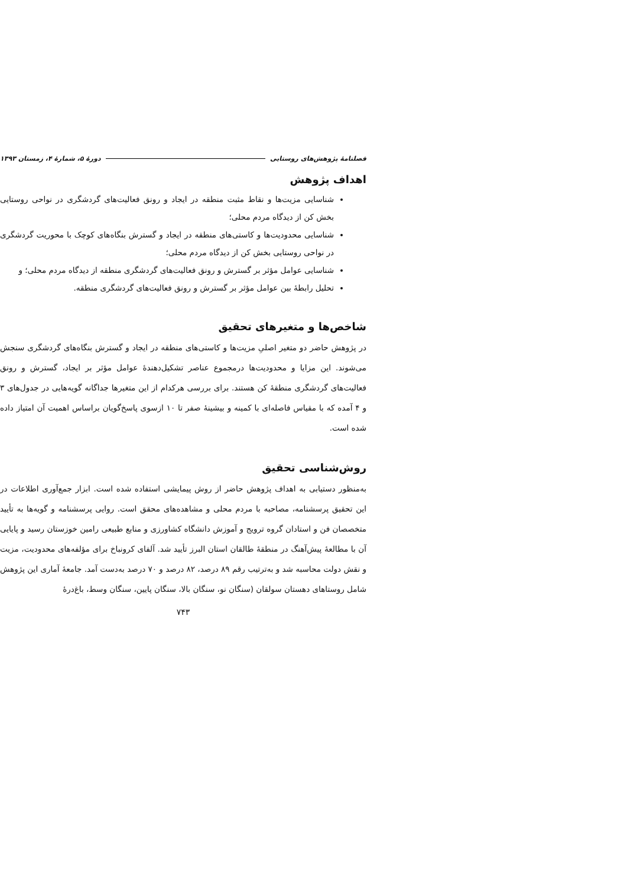فصلنامهٔ پژوهش‌های روستایی دورهٔ ۵، شمارهٔ ۴، زمستان ۱۳۹۳
اهداف پژوهش
شناسایی مزیت‌ها و نقاط مثبت منطقه در ایجاد و رونق فعالیت‌های گردشگری در نواحی روستایی بخش کن از دیدگاه مردم محلی؛
شناسایی محدودیت‌ها و کاستی‌های منطقه در ایجاد و گسترش بنگاه‌های کوچک با محوریت گردشگری در نواحی روستایی بخش کن از دیدگاه مردم محلی؛
شناسایی عوامل مؤثر بر گسترش و رونق فعالیت‌های گردشگری منطقه از دیدگاه مردم محلی؛ و
تحلیل رابطهٔ بین عوامل مؤثر بر گسترش و رونق فعالیت‌های گردشگری منطقه.
شاخص‌ها و متغیرهای تحقیق
در پژوهش حاضر دو متغیر اصلیِ مزیت‌ها و کاستی‌های منطقه در ایجاد و گسترش بنگاه‌های گردشگری سنجش می‌شوند. این مزایا و محدودیت‌ها درمجموع عناصر تشکیل‌دهندهٔ عوامل مؤثر بر ایجاد، گسترش و رونق فعالیت‌های گردشگری منطقهٔ کن هستند. برای بررسی هرکدام از این متغیرها جداگانه گویه‌هایی در جدول‌های ۳ و ۴ آمده که با مقیاس فاصله‌ای با کمینه و بیشینهٔ صفر تا ۱۰ ازسوی پاسخ‌گویان براساس اهمیت آن امتیاز داده شده است.
روش‌شناسی تحقیق
به‌منظور دستیابی به اهداف پژوهش حاضر از روش پیمایشی استفاده شده است. ابزار جمع‌آوری اطلاعات در این تحقیق پرسشنامه، مصاحبه با مردم محلی و مشاهده‌های محقق است. روایی پرسشنامه و گویه‌ها به تأیید متخصصان فن و استادان گروه ترویج و آموزش دانشگاه کشاورزی و منابع طبیعی رامین خوزستان رسید و پایایی آن با مطالعهٔ پیش‌آهنگ در منطقهٔ طالقان استان البرز تأیید شد. آلفای کرونباخ برای مؤلفه‌های محدودیت، مزیت و نقش دولت محاسبه شد و به‌ترتیب رقم ۸۹ درصد، ۸۲ درصد و ۷۰ درصد به‌دست آمد. جامعهٔ آماری این پژوهش شامل روستاهای دهستان سولقان (سنگان نو، سنگان بالا، سنگان پایین، سنگان وسط، باغ‌درهٔ
۷۴۳